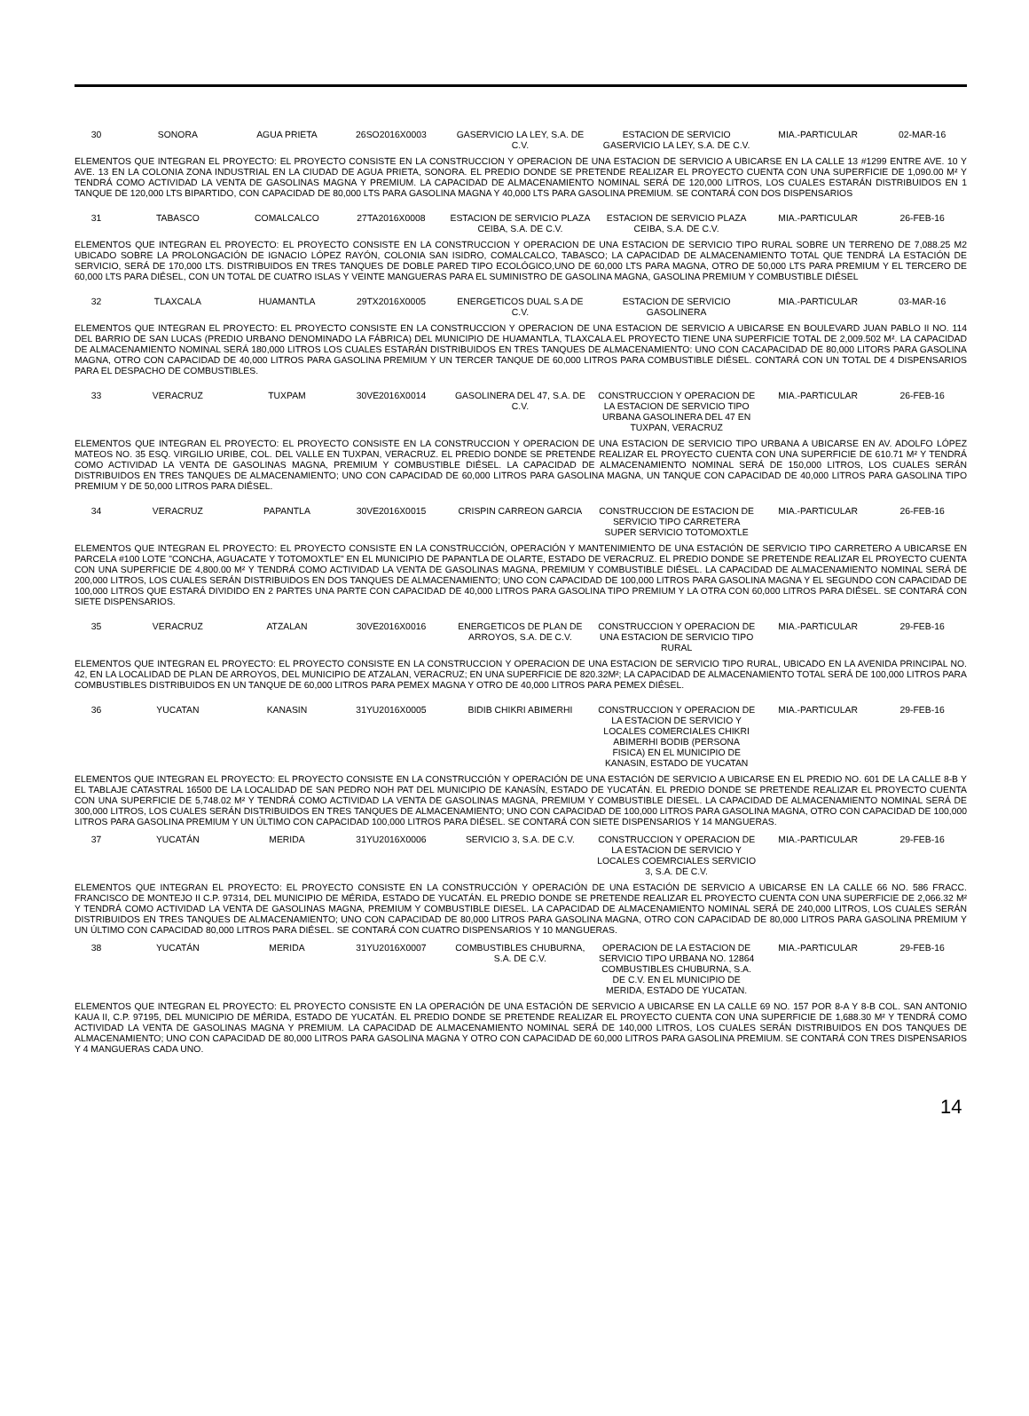| 30 | SONORA | AGUA PRIETA | 26SO2016X0003 | GASERVICIO LA LEY, S.A. DE C.V. | ESTACION DE SERVICIO GASERVICIO LA LEY, S.A. DE C.V. | MIA.-PARTICULAR | 02-MAR-16 |
| ELEMENTOS QUE INTEGRAN EL PROYECTO: EL PROYECTO CONSISTE EN LA CONSTRUCCION Y OPERACION DE UNA ESTACION DE SERVICIO A UBICARSE EN LA CALLE 13 #1299 ENTRE AVE. 10 Y AVE. 13 EN LA COLONIA ZONA INDUSTRIAL EN LA CIUDAD DE AGUA PRIETA, SONORA. EL PREDIO DONDE SE PRETENDE REALIZAR EL PROYECTO CUENTA CON UNA SUPERFICIE DE 1,090.00 M² Y TENDRÁ COMO ACTIVIDAD LA VENTA DE GASOLINAS MAGNA Y PREMIUM. LA CAPACIDAD DE ALMACENAMIENTO NOMINAL SERÁ DE 120,000 LITROS, LOS CUALES ESTARÁN DISTRIBUIDOS EN 1 TANQUE DE 120,000 LTS BIPARTIDO, CON CAPACIDAD DE 80,000 LTS PARA GASOLINA MAGNA Y 40,000 LTS PARA GASOLINA PREMIUM. SE CONTARÁ CON DOS DISPENSARIOS | | | | | | | |
| 31 | TABASCO | COMALCALCO | 27TA2016X0008 | ESTACION DE SERVICIO PLAZA CEIBA, S.A. DE C.V. | ESTACION DE SERVICIO PLAZA CEIBA, S.A. DE C.V. | MIA.-PARTICULAR | 26-FEB-16 |
| ELEMENTOS QUE INTEGRAN EL PROYECTO: EL PROYECTO CONSISTE EN LA CONSTRUCCION Y OPERACION DE UNA ESTACION DE SERVICIO TIPO RURAL SOBRE UN TERRENO DE 7,088.25 M2 UBICADO SOBRE LA PROLONGACIÓN DE IGNACIO LÓPEZ RAYÓN, COLONIA SAN ISIDRO, COMALCALCO, TABASCO; LA CAPACIDAD DE ALMACENAMIENTO TOTAL QUE TENDRÁ LA ESTACIÓN DE SERVICIO, SERÁ DE 170,000 LTS. DISTRIBUIDOS EN TRES TANQUES DE DOBLE PARED TIPO ECOLÓGICO,UNO DE 60,000 LTS PARA MAGNA, OTRO DE 50,000 LTS PARA PREMIUM Y EL TERCERO DE 60,000 LTS PARA DIÉSEL, CON UN TOTAL DE CUATRO ISLAS Y VEINTE MANGUERAS PARA EL SUMINISTRO DE GASOLINA MAGNA, GASOLINA PREMIUM Y COMBUSTIBLE DIÉSEL | | | | | | | |
| 32 | TLAXCALA | HUAMANTLA | 29TX2016X0005 | ENERGETICOS DUAL S.A DE C.V. | ESTACION DE SERVICIO GASOLINERA | MIA.-PARTICULAR | 03-MAR-16 |
| ELEMENTOS QUE INTEGRAN EL PROYECTO: EL PROYECTO CONSISTE EN LA CONSTRUCCION Y OPERACION DE UNA ESTACION DE SERVICIO A UBICARSE EN BOULEVARD JUAN PABLO II NO. 114 DEL BARRIO DE SAN LUCAS (PREDIO URBANO DENOMINADO LA FÁBRICA) DEL MUNICIPIO DE HUAMANTLA, TLAXCALA.EL PROYECTO TIENE UNA SUPERFICIE TOTAL DE 2,009.502 M². LA CAPACIDAD DE ALMACENAMIENTO NOMINAL SERÁ 180,000 LITROS LOS CUALES ESTARÁN DISTRIBUIDOS EN TRES TANQUES DE ALMACENAMIENTO: UNO CON CACAPACIDAD DE 80,000 LITORS PARA GASOLINA MAGNA, OTRO CON CAPACIDAD DE 40,000 LITROS PARA GASOLINA PREMIUM Y UN TERCER TANQUE DE 60,000 LITROS PARA COMBUSTIBLE DIÉSEL. CONTARÁ CON UN TOTAL DE 4 DISPENSARIOS PARA EL DESPACHO DE COMBUSTIBLES. | | | | | | | |
| 33 | VERACRUZ | TUXPAM | 30VE2016X0014 | GASOLINERA DEL 47, S.A. DE C.V. | CONSTRUCCION Y OPERACION DE LA ESTACION DE SERVICIO TIPO URBANA GASOLINERA DEL 47 EN TUXPAN, VERACRUZ | MIA.-PARTICULAR | 26-FEB-16 |
| ELEMENTOS QUE INTEGRAN EL PROYECTO: EL PROYECTO CONSISTE EN LA CONSTRUCCION Y OPERACION DE UNA ESTACION DE SERVICIO TIPO URBANA A UBICARSE EN AV. ADOLFO LÓPEZ MATEOS NO. 35 ESQ. VIRGILIO URIBE, COL. DEL VALLE EN TUXPAN, VERACRUZ. EL PREDIO DONDE SE PRETENDE REALIZAR EL PROYECTO CUENTA CON UNA SUPERFICIE DE 610.71 M² Y TENDRÁ COMO ACTIVIDAD LA VENTA DE GASOLINAS MAGNA, PREMIUM Y COMBUSTIBLE DIÉSEL. LA CAPACIDAD DE ALMACENAMIENTO NOMINAL SERÁ DE 150,000 LITROS, LOS CUALES SERÁN DISTRIBUIDOS EN TRES TANQUES DE ALMACENAMIENTO; UNO CON CAPACIDAD DE 60,000 LITROS PARA GASOLINA MAGNA, UN TANQUE CON CAPACIDAD DE 40,000 LITROS PARA GASOLINA TIPO PREMIUM Y DE 50,000 LITROS PARA DIÉSEL. | | | | | | | |
| 34 | VERACRUZ | PAPANTLA | 30VE2016X0015 | CRISPIN CARREON GARCIA | CONSTRUCCION DE ESTACION DE SERVICIO TIPO CARRETERA SUPER SERVICIO TOTOMOXTLE | MIA.-PARTICULAR | 26-FEB-16 |
| ELEMENTOS QUE INTEGRAN EL PROYECTO: EL PROYECTO CONSISTE EN LA CONSTRUCCIÓN, OPERACIÓN Y MANTENIMIENTO DE UNA ESTACIÓN DE SERVICIO TIPO CARRETERO A UBICARSE EN PARCELA #100 LOTE "CONCHA, AGUACATE Y TOTOMOXTLE" EN EL MUNICIPIO DE PAPANTLA DE OLARTE, ESTADO DE VERACRUZ. EL PREDIO DONDE SE PRETENDE REALIZAR EL PROYECTO CUENTA CON UNA SUPERFICIE DE 4,800.00 M² Y TENDRÁ COMO ACTIVIDAD LA VENTA DE GASOLINAS MAGNA, PREMIUM Y COMBUSTIBLE DIÉSEL. LA CAPACIDAD DE ALMACENAMIENTO NOMINAL SERÁ DE 200,000 LITROS, LOS CUALES SERÁN DISTRIBUIDOS EN DOS TANQUES DE ALMACENAMIENTO; UNO CON CAPACIDAD DE 100,000 LITROS PARA GASOLINA MAGNA Y EL SEGUNDO CON CAPACIDAD DE 100,000 LITROS QUE ESTARÁ DIVIDIDO EN 2 PARTES UNA PARTE CON CAPACIDAD DE 40,000 LITROS PARA GASOLINA TIPO PREMIUM Y LA OTRA CON 60,000 LITROS PARA DIÉSEL. SE CONTARÁ CON SIETE DISPENSARIOS. | | | | | | | |
| 35 | VERACRUZ | ATZALAN | 30VE2016X0016 | ENERGETICOS DE PLAN DE ARROYOS, S.A. DE C.V. | CONSTRUCCION Y OPERACION DE UNA ESTACION DE SERVICIO TIPO RURAL | MIA.-PARTICULAR | 29-FEB-16 |
| ELEMENTOS QUE INTEGRAN EL PROYECTO: EL PROYECTO CONSISTE EN LA CONSTRUCCION Y OPERACION DE UNA ESTACION DE SERVICIO TIPO RURAL, UBICADO EN LA AVENIDA PRINCIPAL NO. 42, EN LA LOCALIDAD DE PLAN DE ARROYOS, DEL MUNICIPIO DE ATZALAN, VERACRUZ; EN UNA SUPERFICIE DE 820.32M²; LA CAPACIDAD DE ALMACENAMIENTO TOTAL SERÁ DE 100,000 LITROS PARA COMBUSTIBLES DISTRIBUIDOS EN UN TANQUE DE 60,000 LITROS PARA PEMEX MAGNA Y OTRO DE 40,000 LITROS PARA PEMEX DIÉSEL. | | | | | | | |
| 36 | YUCATAN | KANASIN | 31YU2016X0005 | BIDIB CHIKRI ABIMERHI | CONSTRUCCION Y OPERACION DE LA ESTACION DE SERVICIO Y LOCALES COMERCIALES CHIKRI ABIMERHI BODIB (PERSONA FISICA) EN EL MUNICIPIO DE KANASIN, ESTADO DE YUCATAN | MIA.-PARTICULAR | 29-FEB-16 |
| ELEMENTOS QUE INTEGRAN EL PROYECTO: EL PROYECTO CONSISTE EN LA CONSTRUCCIÓN Y OPERACIÓN DE UNA ESTACIÓN DE SERVICIO A UBICARSE EN EL PREDIO NO. 601 DE LA CALLE 8-B Y EL TABLAJE CATASTRAL 16500 DE LA LOCALIDAD DE SAN PEDRO NOH PAT DEL MUNICIPIO DE KANASÍN, ESTADO DE YUCATÁN. EL PREDIO DONDE SE PRETENDE REALIZAR EL PROYECTO CUENTA CON UNA SUPERFICIE DE 5,748.02 M² Y TENDRÁ COMO ACTIVIDAD LA VENTA DE GASOLINAS MAGNA, PREMIUM Y COMBUSTIBLE DIESEL. LA CAPACIDAD DE ALMACENAMIENTO NOMINAL SERÁ DE 300,000 LITROS, LOS CUALES SERÁN DISTRIBUIDOS EN TRES TANQUES DE ALMACENAMIENTO; UNO CON CAPACIDAD DE 100,000 LITROS PARA GASOLINA MAGNA, OTRO CON CAPACIDAD DE 100,000 LITROS PARA GASOLINA PREMIUM Y UN ÚLTIMO CON CAPACIDAD 100,000 LITROS PARA DIÉSEL. SE CONTARÁ CON SIETE DISPENSARIOS Y 14 MANGUERAS. | | | | | | | |
| 37 | YUCATÁN | MERIDA | 31YU2016X0006 | SERVICIO 3, S.A. DE C.V. | CONSTRUCCION Y OPERACION DE LA ESTACION DE SERVICIO Y LOCALES COEMRCIALES SERVICIO 3, S.A. DE C.V. | MIA.-PARTICULAR | 29-FEB-16 |
| ELEMENTOS QUE INTEGRAN EL PROYECTO: EL PROYECTO CONSISTE EN LA CONSTRUCCIÓN Y OPERACIÓN DE UNA ESTACIÓN DE SERVICIO A UBICARSE EN LA CALLE 66 NO. 586 FRACC. FRANCISCO DE MONTEJO II C.P. 97314, DEL MUNICIPIO DE MÉRIDA, ESTADO DE YUCATÁN. EL PREDIO DONDE SE PRETENDE REALIZAR EL PROYECTO CUENTA CON UNA SUPERFICIE DE 2,066.32 M² Y TENDRÁ COMO ACTIVIDAD LA VENTA DE GASOLINAS MAGNA, PREMIUM Y COMBUSTIBLE DIESEL. LA CAPACIDAD DE ALMACENAMIENTO NOMINAL SERÁ DE 240,000 LITROS, LOS CUALES SERÁN DISTRIBUIDOS EN TRES TANQUES DE ALMACENAMIENTO; UNO CON CAPACIDAD DE 80,000 LITROS PARA GASOLINA MAGNA, OTRO CON CAPACIDAD DE 80,000 LITROS PARA GASOLINA PREMIUM Y UN ÚLTIMO CON CAPACIDAD 80,000 LITROS PARA DIÉSEL. SE CONTARÁ CON CUATRO DISPENSARIOS Y 10 MANGUERAS. | | | | | | | |
| 38 | YUCATÁN | MERIDA | 31YU2016X0007 | COMBUSTIBLES CHUBURNA, S.A. DE C.V. | OPERACION DE LA ESTACION DE SERVICIO TIPO URBANA NO. 12864 COMBUSTIBLES CHUBURNA, S.A. DE C.V. EN EL MUNICIPIO DE MERIDA, ESTADO DE YUCATAN. | MIA.-PARTICULAR | 29-FEB-16 |
| ELEMENTOS QUE INTEGRAN EL PROYECTO: EL PROYECTO CONSISTE EN LA OPERACIÓN DE UNA ESTACIÓN DE SERVICIO A UBICARSE EN LA CALLE 69 NO. 157 POR 8-A Y 8-B COL. SAN ANTONIO KAUA II, C.P. 97195, DEL MUNICIPIO DE MÉRIDA, ESTADO DE YUCATÁN. EL PREDIO DONDE SE PRETENDE REALIZAR EL PROYECTO CUENTA CON UNA SUPERFICIE DE 1,688.30 M² Y TENDRÁ COMO ACTIVIDAD LA VENTA DE GASOLINAS MAGNA Y PREMIUM. LA CAPACIDAD DE ALMACENAMIENTO NOMINAL SERÁ DE 140,000 LITROS, LOS CUALES SERÁN DISTRIBUIDOS EN DOS TANQUES DE ALMACENAMIENTO; UNO CON CAPACIDAD DE 80,000 LITROS PARA GASOLINA MAGNA Y OTRO CON CAPACIDAD DE 60,000 LITROS PARA GASOLINA PREMIUM. SE CONTARÁ CON TRES DISPENSARIOS Y 4 MANGUERAS CADA UNO. | | | | | | | |
14